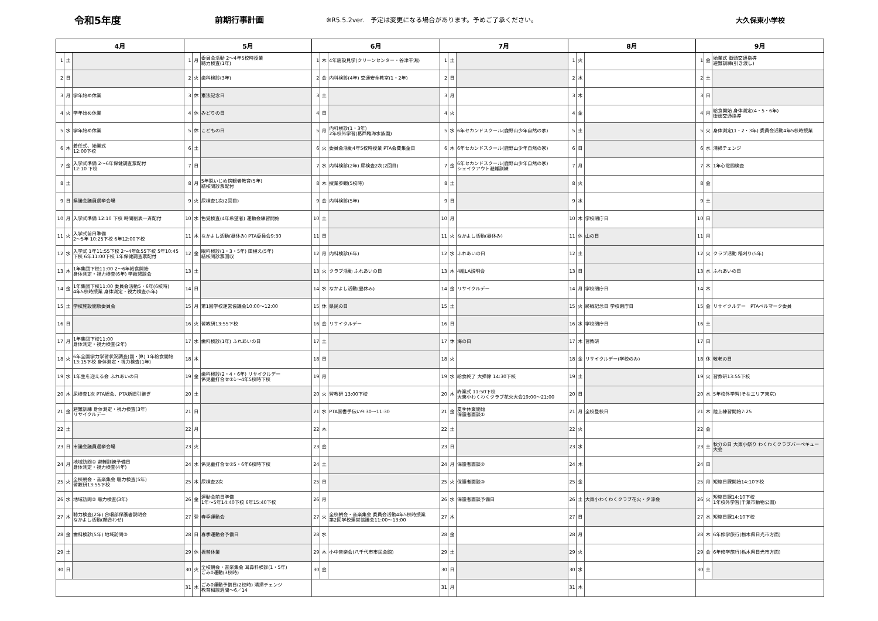令和5年度
前期行事計画
※R5.5.2ver.　予定は変更になる場合があります。予めご了承ください。 大久保東小学校
| 4月 | | | 5月 | | | 6月 | | | 7月 | | | 8月 | | | 9月 | | |
| --- | --- | --- | --- | --- | --- | --- | --- | --- | --- | --- | --- | --- | --- | --- | --- | --- | --- |
| 1 | 土 | | 1 | 月 | 委員会活動 2～4年5校時授業 聴力検査(1年) | 1 | 木 | 4年施設見学(クリーンセンター・谷津干潟) | 1 | 土 | | 1 | 火 | | 1 | 金 | 始業式 街頭交通指導 避難訓練(引き渡し) |
| 2 | 日 | | 2 | 火 | 歯科検診(3年) | 2 | 金 | 内科検診(4年) 交通安全教室(1・2年) | 2 | 日 | | 2 | 水 | | 2 | 土 | |
| 3 | 月 | 学年始め休業 | 3 | 休 | 憲法記念日 | 3 | 土 | | 3 | 月 | | 3 | 木 | | 3 | 日 | |
| 4 | 火 | 学年始め休業 | 4 | 休 | みどりの日 | 4 | 日 | | 4 | 火 | | 4 | 金 | | 4 | 月 | 給食開始 身体測定(4・5・6年) 街頭交通指導 |
| 5 | 水 | 学年始め休業 | 5 | 休 | こどもの日 | 5 | 月 | 内科検診(1・3年) 2年校外学習(葛西臨海水族園) | 5 | 水 | 6年セカンドスクール(鹿野山少年自然の家) | 5 | 土 | | 5 | 火 | 身体測定(1・2・3年) 委員会活動4年5校時授業 |
| 6 | 木 | 着任式、始業式 12:00下校 | 6 | 土 | | 6 | 火 | 委員会活動4年5校時授業 PTA会費集金日 | 6 | 木 | 6年セカンドスクール(鹿野山少年自然の家) | 6 | 日 | | 6 | 水 | 清掃チェンジ |
| 7 | 金 | 入学式準備 2～6年保健調査票配付 12:10 下校 | 7 | 日 | | 7 | 水 | 内科検診(2年) 尿検査2次(2回目) | 7 | 金 | 6年セカンドスクール(鹿野山少年自然の家) シェイクアウト避難訓練 | 7 | 月 | | 7 | 木 | 1年心電図検査 |
| 8 | 土 | | 8 | 月 | 5年脱いじめ傍観者教育(5年) 結核問診票配付 | 8 | 木 | 授業参観(5校時) | 8 | 土 | | 8 | 火 | | 8 | 金 | |
| 9 | 日 | 県議会議員選挙会場 | 9 | 火 | 尿検査1次(2回目) | 9 | 金 | 内科検診(5年) | 9 | 日 | | 9 | 水 | | 9 | 土 | |
| 10 | 月 | 入学式準備 12:10 下校 時間割表一斉配付 | 10 | 水 | 色覚検査(4年希望者) 運動会練習開始 | 10 | 土 | | 10 | 月 | | 10 | 木 | 学校閉庁日 | 10 | 日 | |
| 11 | 火 | 入学式前日準備 2～5年 10:25下校 6年12:00下校 | 11 | 木 | なかよし活動(昼休み) PTA委員会9:30 | 11 | 日 | | 11 | 火 | なかよし活動(昼休み) | 11 | 休 | 山の日 | 11 | 月 | |
| 12 | 水 | 入学式 1年11:55下校 2～4年8:55下校 5年10:45下校 6年11:00下校 1年保健調査票配付 | 12 | 金 | 眼科検診(1・3・5年) 田植え(5年) 結核問診票回収 | 12 | 月 | 内科検診(6年) | 12 | 水 | ふれあいの日 | 12 | 土 | | 12 | 火 | クラブ活動 稲刈り(5年) |
| 13 | 木 | 1年集団下校11:00 2～6年給食開始 身体測定・視力検査(6年) 学級懇談会 | 13 | 土 | | 13 | 火 | クラブ活動 ふれあいの日 | 13 | 木 | 4組LA説明会 | 13 | 日 | | 13 | 水 | ふれあいの日 |
| 14 | 金 | 1年集団下校11:00 委員会活動5・6年(6校時) 4年5校時授業 身体測定・視力検査(5年) | 14 | 日 | | 14 | 水 | なかよし活動(昼休み) | 14 | 金 | リサイクルデー | 14 | 月 | 学校閉庁日 | 14 | 木 | |
| 15 | 土 | 学校施設開放委員会 | 15 | 月 | 第1回学校運営協議会10:00～12:00 | 15 | 休 | 県民の日 | 15 | 土 | | 15 | 火 | 終戦記念日 学校閉庁日 | 15 | 金 | リサイクルデー PTAベルマーク委員 |
| 16 | 日 | | 16 | 火 | 習教研13:55下校 | 16 | 金 | リサイクルデー | 16 | 日 | | 16 | 水 | 学校閉庁日 | 16 | 土 | |
| 17 | 月 | 1年集団下校11:00 身体測定・視力検査(2年) | 17 | 水 | 歯科検診(1年) ふれあいの日 | 17 | 土 | | 17 | 休 | 海の日 | 17 | 木 | 習教研 | 17 | 日 | |
| 18 | 火 | 6年全国学力学習状況調査(国・算) 1年給食開始13:15下校 身体測定・視力検査(1年) | 18 | 木 | | 18 | 日 | | 18 | 火 | | 18 | 金 | リサイクルデー(学校のみ) | 18 | 休 | 敬老の日 |
| 19 | 水 | 1年生を迎える会 ふれあいの日 | 19 | 金 | 歯科検診(2・4・6年) リサイクルデー 係児童打合せ①1～4年5校時下校 | 19 | 月 | | 19 | 水 | 給食終了 大掃除 14:30下校 | 19 | 土 | | 19 | 火 | 習教研13:55下校 |
| 20 | 木 | 尿検査1次 PTA総会、PTA新旧引継ぎ | 20 | 土 | | 20 | 火 | 習教研 13:00下校 | 20 | 木 | 終業式 11:50下校 大東小わくわくクラブ花火大会19:00～21:00 | 20 | 日 | | 20 | 水 | 5年校外学習(そなエリア東京) |
| 21 | 金 | 避難訓練 身体測定・視力検査(3年) リサイクルデー | 21 | 日 | | 21 | 水 | PTA図書手伝い9:30～11:30 | 21 | 金 | 夏季休業開始 保護者面談① | 21 | 月 | 全校登校日 | 21 | 木 | 陸上練習開始7:25 |
| 22 | 土 | | 22 | 月 | | 22 | 木 | | 22 | 土 | | 22 | 火 | | 22 | 金 | |
| 23 | 日 | 市議会議員選挙会場 | 23 | 火 | | 23 | 金 | | 23 | 日 | | 23 | 水 | | 23 | 土 | 秋分の日 大東小祭り わくわくクラブバーベキュー大会 |
| 24 | 月 | 地域訪問① 避難訓練予備日 身体測定・視力検査(4年) | 24 | 水 | 係児童打合せ②5・6年6校時下校 | 24 | 土 | | 24 | 月 | 保護者面談② | 24 | 木 | | 24 | 日 | |
| 25 | 火 | 全校朝会・音楽集会 聴力検査(5年) 習教研13:55下校 | 25 | 木 | 尿検査2次 | 25 | 日 | | 25 | 火 | 保護者面談③ | 25 | 金 | | 25 | 月 | 短縮日課開始14:10下校 |
| 26 | 水 | 地域訪問② 聴力検査(3年) | 26 | 金 | 運動会前日準備 1年～5年14:40下校 6年15:40下校 | 26 | 月 | | 26 | 水 | 保護者面談予備日 | 26 | 土 | 大東小わくわくクラブ花火・夕涼会 | 26 | 火 | 短縮日課14:10下校 1年校外学習(千葉市動物公園) |
| 27 | 木 | 聴力検査(2年) 合唱部保護者説明会 なかよし活動(顔合わせ) | 27 | 登 | 春季運動会 | 27 | 火 | 全校朝会・音楽集会 委員会活動4年5校時授業 第2回学校運営協議会11:00～13:00 | 27 | 木 | | 27 | 日 | | 27 | 水 | 短縮日課14:10下校 |
| 28 | 金 | 歯科検診(5年) 地域訪問③ | 28 | 日 | 春季運動会予備日 | 28 | 水 | | 28 | 金 | | 28 | 月 | | 28 | 木 | 6年修学旅行(栃木県日光市方面) |
| 29 | 土 | | 29 | 休 | 振替休業 | 29 | 木 | 小中音楽会(八千代市市民会館) | 29 | 土 | | 29 | 火 | | 29 | 金 | 6年修学旅行(栃木県日光市方面) |
| 30 | 日 | | 30 | 火 | 全校朝会・音楽集会 耳鼻科検診(1・5年) ごみ0運動(3校時) | 30 | 金 | | 30 | 日 | | 30 | 水 | | 30 | 土 | |
| | | | 31 | 水 | ごみ0運動予備日(2校時) 清掃チェンジ 教育相談週間～6／14 | | | | 31 | 月 | | 31 | 木 | | | | |